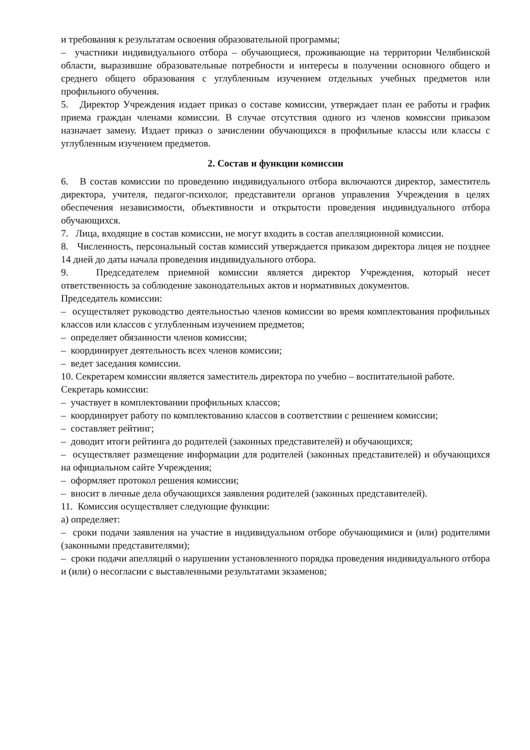и требования к результатам освоения образовательной программы;
– участники индивидуального отбора – обучающиеся, проживающие на территории Челябинской области, выразившие образовательные потребности и интересы в получении основного общего и среднего общего образования с углубленным изучением отдельных учебных предметов или профильного обучения.
5. Директор Учреждения издает приказ о составе комиссии, утверждает план ее работы и график приема граждан членами комиссии. В случае отсутствия одного из членов комиссии приказом назначает замену. Издает приказ о зачислении обучающихся в профильные классы или классы с углубленным изучением предметов.
2. Состав и функции комиссии
6. В состав комиссии по проведению индивидуального отбора включаются директор, заместитель директора, учителя, педагог-психолог, представители органов управления Учреждения в целях обеспечения независимости, объективности и открытости проведения индивидуального отбора обучающихся.
7. Лица, входящие в состав комиссии, не могут входить в состав апелляционной комиссии.
8. Численность, персональный состав комиссий утверждается приказом директора лицея не позднее 14 дней до даты начала проведения индивидуального отбора.
9. Председателем приемной комиссии является директор Учреждения, который несет ответственность за соблюдение законодательных актов и нормативных документов.
Председатель комиссии:
– осуществляет руководство деятельностью членов комиссии во время комплектования профильных классов или классов с углубленным изучением предметов;
– определяет обязанности членов комиссии;
– координирует деятельность всех членов комиссии;
– ведет заседания комиссии.
10. Секретарем комиссии является заместитель директора по учебно – воспитательной работе.
Секретарь комиссии:
– участвует в комплектовании профильных классов;
– координирует работу по комплектованию классов в соответствии с решением комиссии;
– составляет рейтинг;
– доводит итоги рейтинга до родителей (законных представителей) и обучающихся;
– осуществляет размещение информации для родителей (законных представителей) и обучающихся на официальном сайте Учреждения;
– оформляет протокол решения комиссии;
– вносит в личные дела обучающихся заявления родителей (законных представителей).
11. Комиссия осуществляет следующие функции:
а) определяет:
– сроки подачи заявления на участие в индивидуальном отборе обучающимися и (или) родителями (законными представителями);
– сроки подачи апелляций о нарушении установленного порядка проведения индивидуального отбора и (или) о несогласии с выставленными результатами экзаменов;